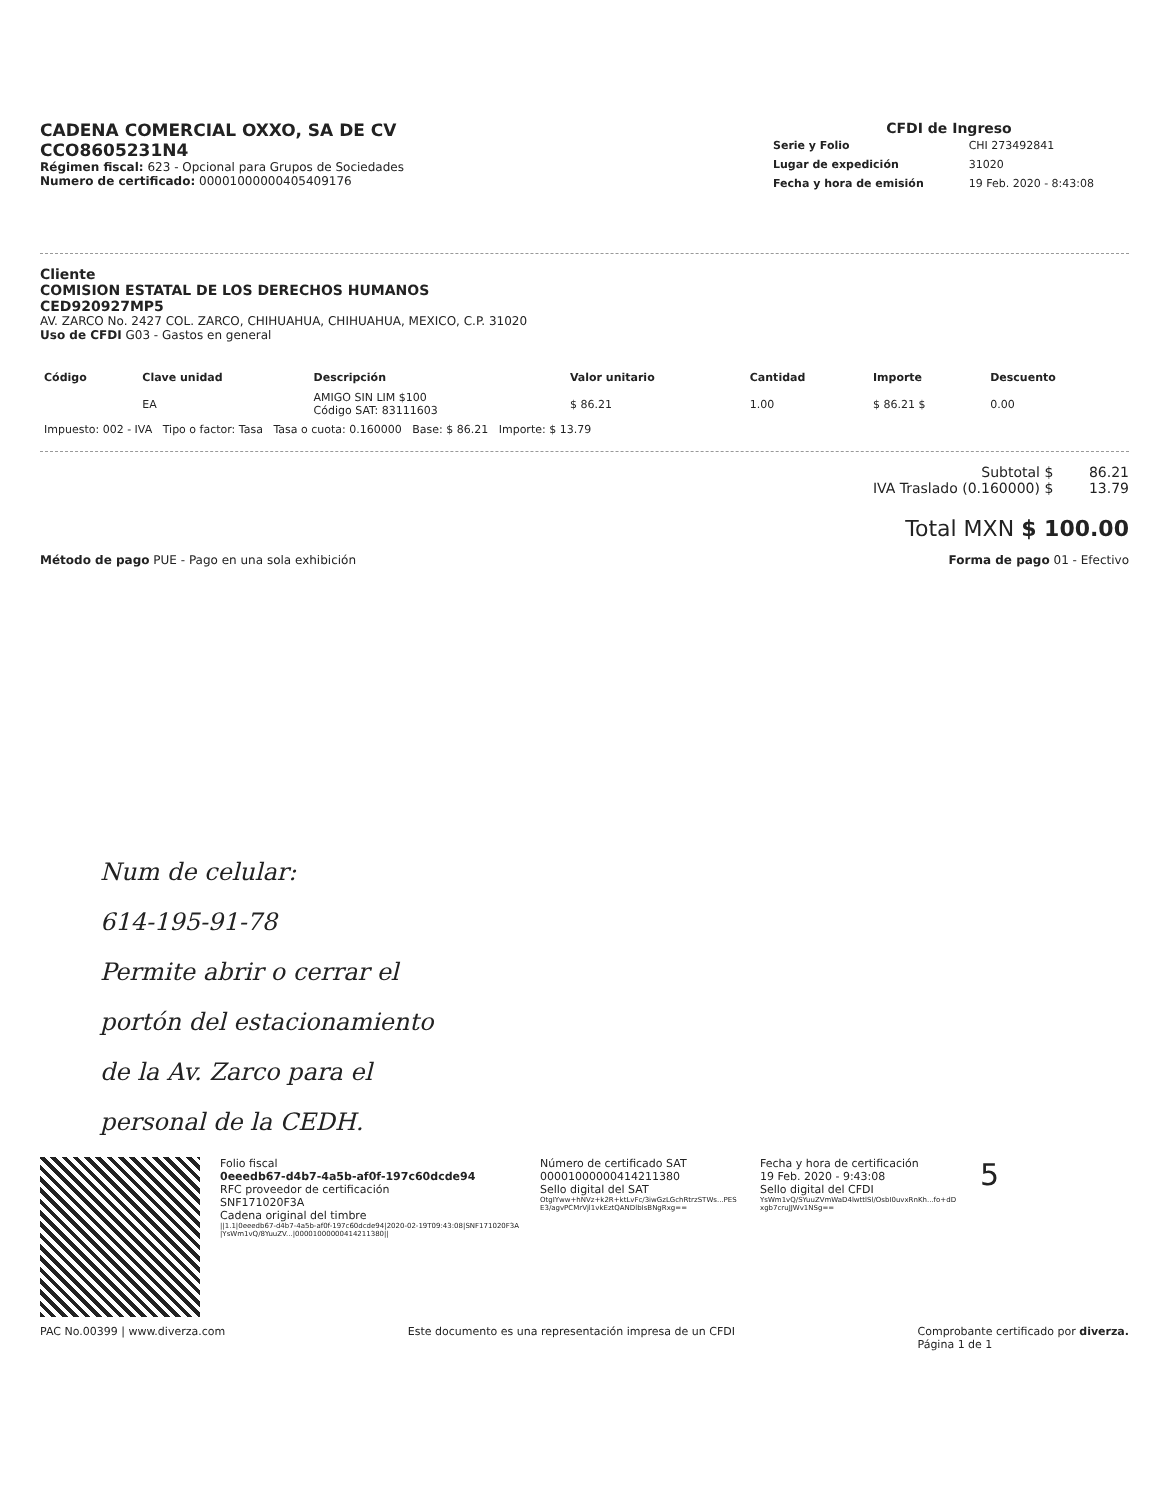CADENA COMERCIAL OXXO, SA DE CV
CCO8605231N4
Régimen fiscal: 623 - Opcional para Grupos de Sociedades
Numero de certificado: 00001000000405409176
CFDI de Ingreso
| Serie y Folio | CHI 273492841 |
| Lugar de expedición | 31020 |
| Fecha y hora de emisión | 19 Feb. 2020 - 8:43:08 |
Cliente
COMISION ESTATAL DE LOS DERECHOS HUMANOS
CED920927MP5
AV. ZARCO No. 2427 COL. ZARCO, CHIHUAHUA, CHIHUAHUA, MEXICO, C.P. 31020
Uso de CFDI G03 - Gastos en general
| Código | Clave unidad | Descripción | Valor unitario | Cantidad | Importe | Descuento |
| --- | --- | --- | --- | --- | --- | --- |
| | EA | AMIGO SIN LIM $100 Código SAT: 83111603 | $ 86.21 | 1.00 | $ 86.21 $ | 0.00 |
| Impuesto: 002 - IVA Tipo o factor: Tasa Tasa o cuota: 0.160000 Base: $ 86.21 Importe: $ 13.79 | | | | | | |
Subtotal $ 86.21
IVA Traslado (0.160000) $ 13.79
Total MXN $ 100.00
Método de pago PUE - Pago en una sola exhibición
Forma de pago 01 - Efectivo
Num de celular:
614-195-91-78
Permite abrir o cerrar el
portón del estacionamiento
de la Av. Zarco para el
personal de la CEDH.
Folio fiscal
0eeedb67-d4b7-4a5b-af0f-197c60dcde94
RFC proveedor de certificación
SNF171020F3A
Cadena original del timbre
||1.1|0eeedb67-d4b7-4a5b-af0f-197c60dcde94|2020-02-19T09:43:08|SNF171020F3A|YsWm1vQ/8YuuZV...|00001000000414211380||
Número de certificado SAT
00001000000414211380
Sello digital del SAT
OtgIYww+hNVz+k2R+ktLvFc/3iwGzLGchRtrzSTWs...PESE3/agvPCMrVjl1vkEztQANDlbIsBNgRxg==
Fecha y hora de certificación
19 Feb. 2020 - 9:43:08
Sello digital del CFDI
YsWm1vQ/SYuuZVmWaD4lwttlSl/OsbI0uvxRnKh...fo+dDxgb7cruJJWv1NSg==
5
PAC No.00399 | www.diverza.com Este documento es una representación impresa de un CFDI Comprobante certificado por diverza.
Página 1 de 1